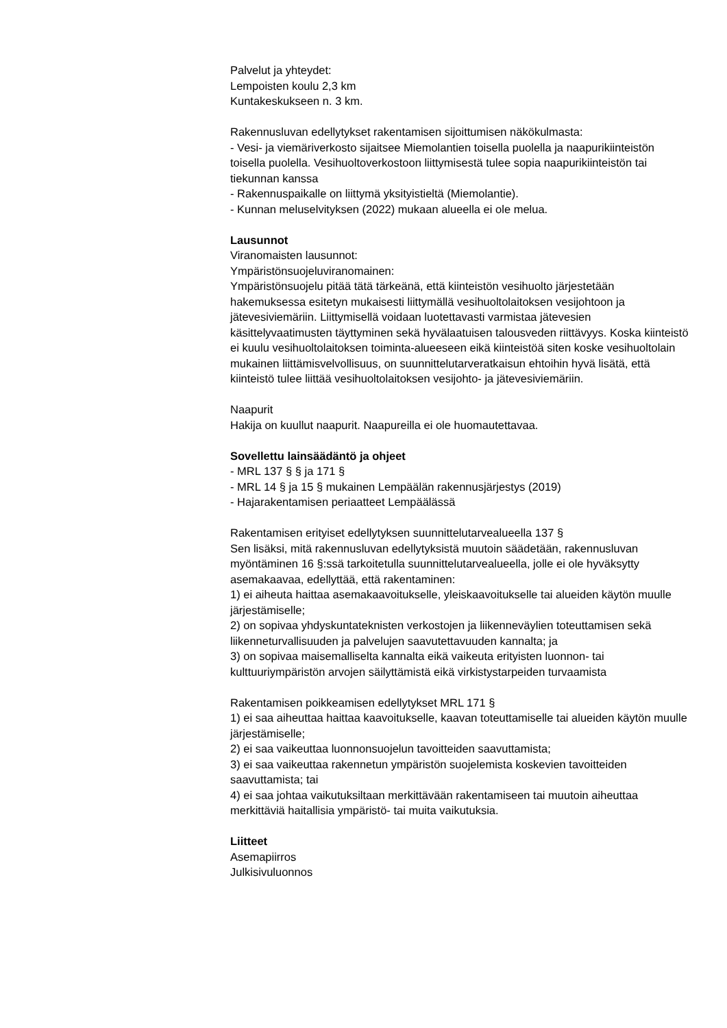Palvelut ja yhteydet:
Lempoisten koulu 2,3 km
Kuntakeskukseen n. 3 km.
Rakennusluvan edellytykset rakentamisen sijoittumisen näkökulmasta:
- Vesi- ja viemäriverkosto sijaitsee Miemolantien toisella puolella ja naapurikiinteistön toisella puolella. Vesihuoltoverkostoon liittymisestä tulee sopia naapurikiinteistön tai tiekunnan kanssa
- Rakennuspaikalle on liittymä yksityistieltä (Miemolantie).
- Kunnan meluselvityksen (2022) mukaan alueella ei ole melua.
Lausunnot
Viranomaisten lausunnot:
Ympäristönsuojeluviranomainen:
Ympäristönsuojelu pitää tätä tärkeänä, että kiinteistön vesihuolto järjestetään hakemuksessa esitetyn mukaisesti liittymällä vesihuoltolaitoksen vesijohtoon ja jätevesiviemäriin. Liittymisellä voidaan luotettavasti varmistaa jätevesien käsittelyvaatimusten täyttyminen sekä hyvälaatuisen talousveden riittävyys. Koska kiinteistö ei kuulu vesihuoltolaitoksen toiminta-alueeseen eikä kiinteistöä siten koske vesihuoltolain mukainen liittämisvelvollisuus, on suunnittelutarveratkaisun ehtoihin hyvä lisätä, että kiinteistö tulee liittää vesihuoltolaitoksen vesijohto- ja jätevesiviemäriin.
Naapurit
Hakija on kuullut naapurit. Naapureilla ei ole huomautettavaa.
Sovellettu lainsäädäntö ja ohjeet
- MRL 137 § § ja 171 §
- MRL 14 § ja 15 § mukainen Lempäälän rakennusjärjestys (2019)
- Hajarakentamisen periaatteet Lempäälässä
Rakentamisen erityiset edellytyksen suunnittelutarvealueella 137 §
Sen lisäksi, mitä rakennusluvan edellytyksistä muutoin säädetään, rakennusluvan myöntäminen 16 §:ssä tarkoitetulla suunnittelutarvealueella, jolle ei ole hyväksytty asemakaavaa, edellyttää, että rakentaminen:
1) ei aiheuta haittaa asemakaavoitukselle, yleiskaavoitukselle tai alueiden käytön muulle järjestämiselle;
2) on sopivaa yhdyskuntateknisten verkostojen ja liikenneväylien toteuttamisen sekä liikenneturvallisuuden ja palvelujen saavutettavuuden kannalta; ja
3) on sopivaa maisemalliselta kannalta eikä vaikeuta erityisten luonnon- tai kulttuuriympäristön arvojen säilyttämistä eikä virkistystarpeiden turvaamista
Rakentamisen poikkeamisen edellytykset MRL 171 §
1) ei saa aiheuttaa haittaa kaavoitukselle, kaavan toteuttamiselle tai alueiden käytön muulle järjestämiselle;
2) ei saa vaikeuttaa luonnonsuojelun tavoitteiden saavuttamista;
3) ei saa vaikeuttaa rakennetun ympäristön suojelemista koskevien tavoitteiden saavuttamista; tai
4) ei saa johtaa vaikutuksiltaan merkittävään rakentamiseen tai muutoin aiheuttaa merkittäviä haitallisia ympäristö- tai muita vaikutuksia.
Liitteet
Asemapiirros
Julkisivuluonnos